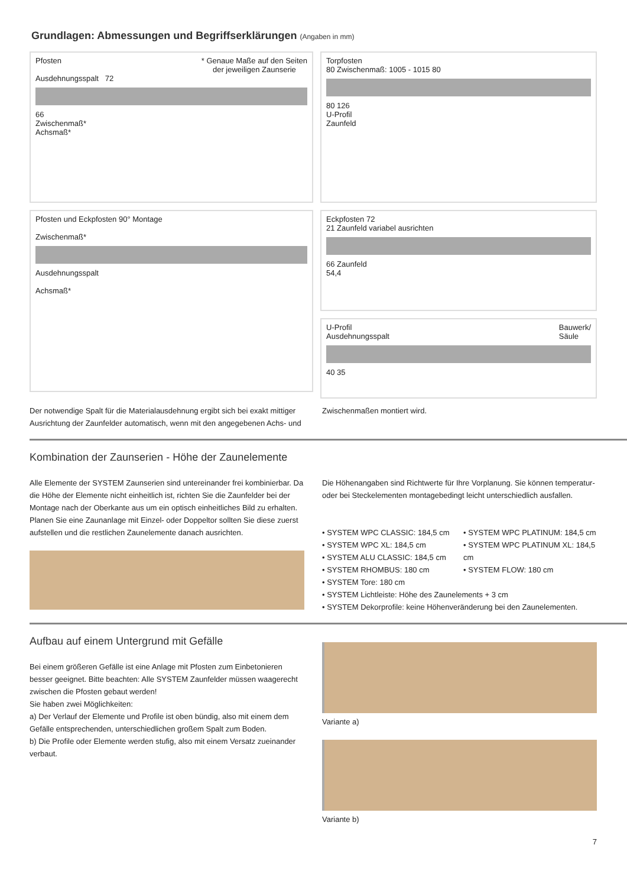Grundlagen: Abmessungen und Begriffserklärungen (Angaben in mm)
Pfosten * Genaue Maße auf den Seiten
der jeweiligen Zaunserie
Ausdehnungsspalt 72
66
Zwischenmaß*
Achsmaß*
Torpfosten
80 Zwischenmaß: 1005 - 1015 80
80 126
U-Profil
Zaunfeld
Pfosten und Eckpfosten 90° Montage
Zwischenmaß*
Ausdehnungsspalt
Achsmaß*
Eckpfosten 72
21 Zaunfeld variabel ausrichten
66 Zaunfeld
54,4
U-Profil Bauwerk/
Säule
Ausdehnungsspalt
40 35
Der notwendige Spalt für die Materialausdehnung ergibt sich bei exakt mittiger Ausrichtung der Zaunfelder automatisch, wenn mit den angegebenen Achs- und Zwischenmaßen montiert wird.
Kombination der Zaunserien - Höhe der Zaunelemente
Alle Elemente der SYSTEM Zaunserien sind untereinander frei kombinierbar. Da die Höhe der Elemente nicht einheitlich ist, richten Sie die Zaunfelder bei der Montage nach der Oberkante aus um ein optisch einheitliches Bild zu erhalten. Planen Sie eine Zaunanlage mit Einzel- oder Doppeltor sollten Sie diese zuerst aufstellen und die restlichen Zaunelemente danach ausrichten.
Die Höhenangaben sind Richtwerte für Ihre Vorplanung. Sie können temperatur- oder bei Steckelementen montagebedingt leicht unterschiedlich ausfallen.
• SYSTEM WPC CLASSIC: 184,5 cm
• SYSTEM WPC XL: 184,5 cm
• SYSTEM ALU CLASSIC: 184,5 cm
• SYSTEM RHOMBUS: 180 cm
• SYSTEM Tore: 180 cm
• SYSTEM WPC PLATINUM: 184,5 cm
• SYSTEM WPC PLATINUM XL: 184,5 cm
• SYSTEM FLOW: 180 cm
• SYSTEM Lichtleiste: Höhe des Zaunelements + 3 cm
• SYSTEM Dekorprofile: keine Höhenveränderung bei den Zaunelementen.
Aufbau auf einem Untergrund mit Gefälle
Bei einem größeren Gefälle ist eine Anlage mit Pfosten zum Einbetonieren besser geeignet. Bitte beachten: Alle SYSTEM Zaunfelder müssen waagerecht zwischen die Pfosten gebaut werden!
Sie haben zwei Möglichkeiten:
a) Der Verlauf der Elemente und Profile ist oben bündig, also mit einem dem Gefälle entsprechenden, unterschiedlichen großem Spalt zum Boden.
b) Die Profile oder Elemente werden stufig, also mit einem Versatz zueinander verbaut.
Variante a)
Variante b)
7